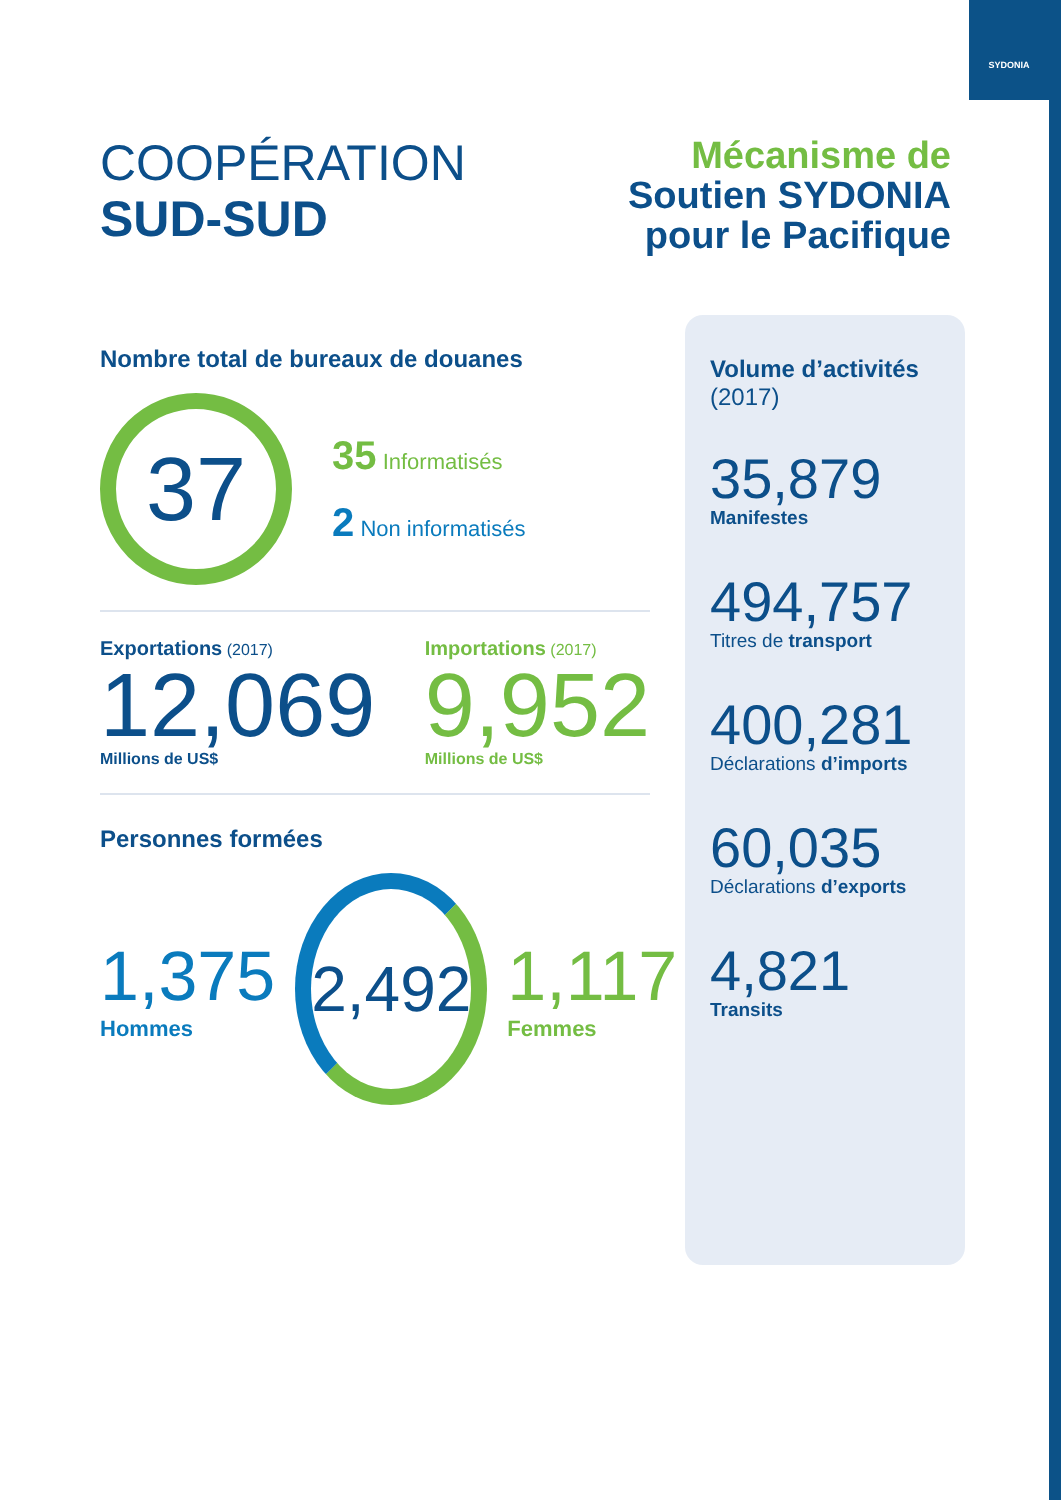SYDONIA
COOPÉRATION
SUD-SUD
Mécanisme de
Soutien SYDONIA
pour le Pacifique
Nombre total de bureaux de douanes
37
35 Informatisés
2 Non informatisés
Exportations (2017)
12,069
Millions de US$
Importations (2017)
9,952
Millions de US$
Personnes formées
1,375
Hommes
2,492
1,117
Femmes
Volume d’activités
(2017)
35,879
Manifestes
494,757
Titres de transport
400,281
Déclarations d’imports
60,035
Déclarations d’exports
4,821
Transits